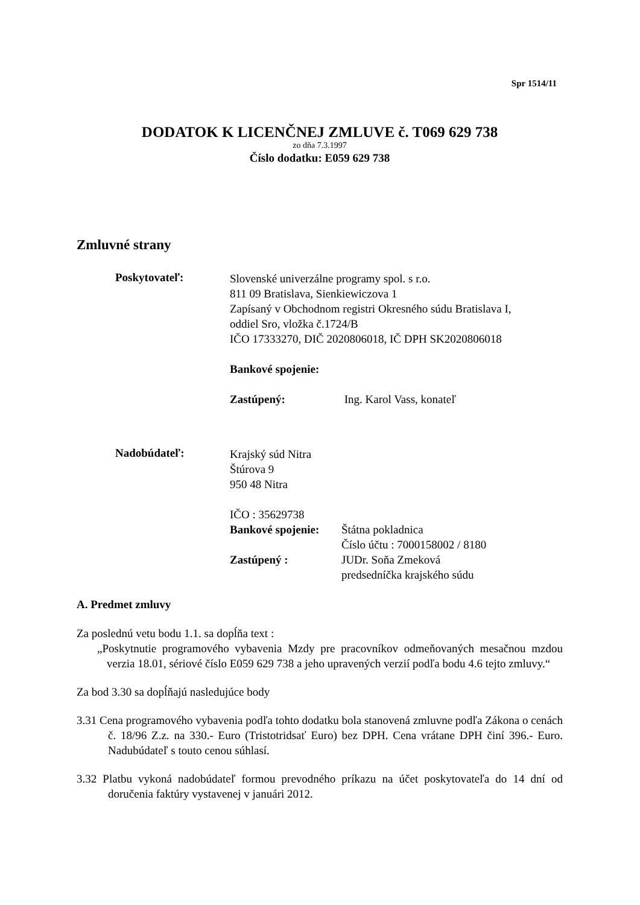Spr 1514/11
DODATOK K LICENČNEJ ZMLUVE č. T069 629 738
zo dňa 7.3.1997
Číslo dodatku: E059 629 738
Zmluvné strany
Poskytovateľ:
Slovenské univerzálne programy spol. s r.o.
811 09 Bratislava, Sienkiewiczova 1
Zapísaný v Obchodnom registri Okresného súdu Bratislava I,
oddiel Sro, vložka č.1724/B
IČO 17333270, DIČ 2020806018, IČ DPH SK2020806018
Bankové spojenie:
Zastúpený: Ing. Karol Vass, konateľ
Nadobúdateľ:
Krajský súd Nitra
Štúrova 9
950 48 Nitra
IČO : 35629738
Bankové spojenie: Štátna pokladnica
Číslo účtu : 7000158002 / 8180
Zastúpený : JUDr. Soňa Zmeková
predsedníčka krajského súdu
A. Predmet zmluvy
Za poslednú vetu bodu 1.1. sa dopĺňa text :
„Poskytnutie programového vybavenia Mzdy pre pracovníkov odmeňovaných mesačnou mzdou verzia 18.01, sériové číslo E059 629 738 a jeho upravených verzií podľa bodu 4.6 tejto zmluvy.“
Za bod 3.30 sa dopĺňajú nasledujúce body
3.31 Cena programového vybavenia podľa tohto dodatku bola stanovená zmluvne podľa Zákona o cenách č. 18/96 Z.z. na 330.- Euro (Tristotridsať Euro) bez DPH. Cena vrátane DPH činí 396.- Euro. Nadubúdateľ s touto cenou súhlasí.
3.32 Platbu vykoná nadobúdateľ formou prevodného príkazu na účet poskytovateľa do 14 dní od doručenia faktúry vystavenej v januári 2012.